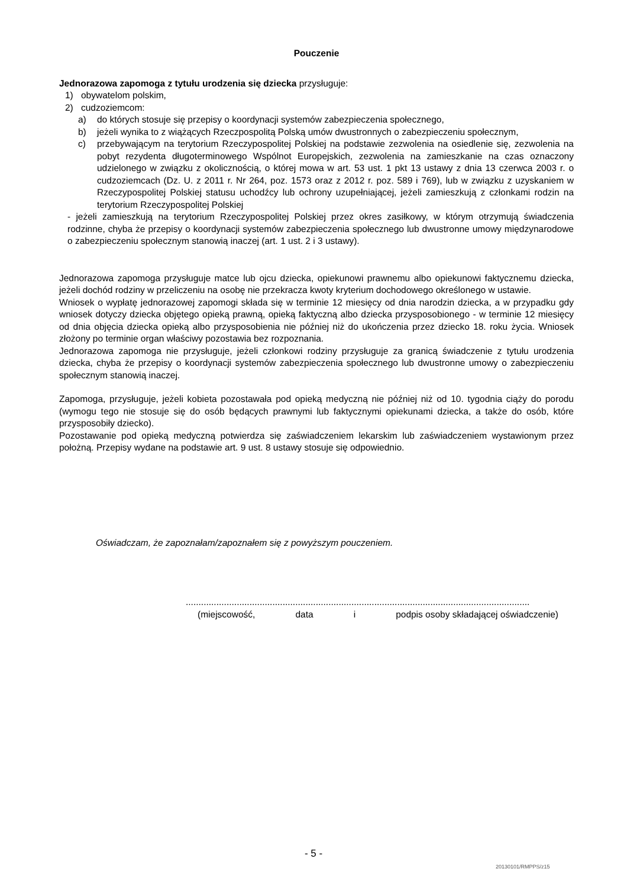Pouczenie
Jednorazowa zapomoga z tytułu urodzenia się dziecka przysługuje:
1) obywatelom polskim,
2) cudzoziemcom:
a) do których stosuje się przepisy o koordynacji systemów zabezpieczenia społecznego,
b) jeżeli wynika to z wiążących Rzeczpospolitą Polską umów dwustronnych o zabezpieczeniu społecznym,
c) przebywającym na terytorium Rzeczypospolitej Polskiej na podstawie zezwolenia na osiedlenie się, zezwolenia na pobyt rezydenta długoterminowego Wspólnot Europejskich, zezwolenia na zamieszkanie na czas oznaczony udzielonego w związku z okolicznością, o której mowa w art. 53 ust. 1 pkt 13 ustawy z dnia 13 czerwca 2003 r. o cudzoziemcach (Dz. U. z 2011 r. Nr 264, poz. 1573 oraz z 2012 r. poz. 589 i 769), lub w związku z uzyskaniem w Rzeczypospolitej Polskiej statusu uchodźcy lub ochrony uzupełniającej, jeżeli zamieszkują z członkami rodzin na terytorium Rzeczypospolitej Polskiej
- jeżeli zamieszkują na terytorium Rzeczypospolitej Polskiej przez okres zasiłkowy, w którym otrzymują świadczenia rodzinne, chyba że przepisy o koordynacji systemów zabezpieczenia społecznego lub dwustronne umowy międzynarodowe o zabezpieczeniu społecznym stanowią inaczej (art. 1 ust. 2 i 3 ustawy).
Jednorazowa zapomoga przysługuje matce lub ojcu dziecka, opiekunowi prawnemu albo opiekunowi faktycznemu dziecka, jeżeli dochód rodziny w przeliczeniu na osobę nie przekracza kwoty kryterium dochodowego określonego w ustawie.
Wniosek o wypłatę jednorazowej zapomogi składa się w terminie 12 miesięcy od dnia narodzin dziecka, a w przypadku gdy wniosek dotyczy dziecka objętego opieką prawną, opieką faktyczną albo dziecka przysposobionego - w terminie 12 miesięcy od dnia objęcia dziecka opieką albo przysposobienia nie później niż do ukończenia przez dziecko 18. roku życia. Wniosek złożony po terminie organ właściwy pozostawia bez rozpoznania.
Jednorazowa zapomoga nie przysługuje, jeżeli członkowi rodziny przysługuje za granicą świadczenie z tytułu urodzenia dziecka, chyba że przepisy o koordynacji systemów zabezpieczenia społecznego lub dwustronne umowy o zabezpieczeniu społecznym stanowią inaczej.
Zapomoga, przysługuje, jeżeli kobieta pozostawała pod opieką medyczną nie później niż od 10. tygodnia ciąży do porodu (wymogu tego nie stosuje się do osób będących prawnymi lub faktycznymi opiekunami dziecka, a także do osób, które przysposobiły dziecko).
Pozostawanie pod opieką medyczną potwierdza się zaświadczeniem lekarskim lub zaświadczeniem wystawionym przez położną. Przepisy wydane na podstawie art. 9 ust. 8 ustawy stosuje się odpowiednio.
Oświadczam, że zapoznałam/zapoznałem się z powyższym pouczeniem.
.......................................................................................................................................
(miejscowość, data i podpis osoby składającej oświadczenie)
- 5 -
20130101/RMPPS/z15